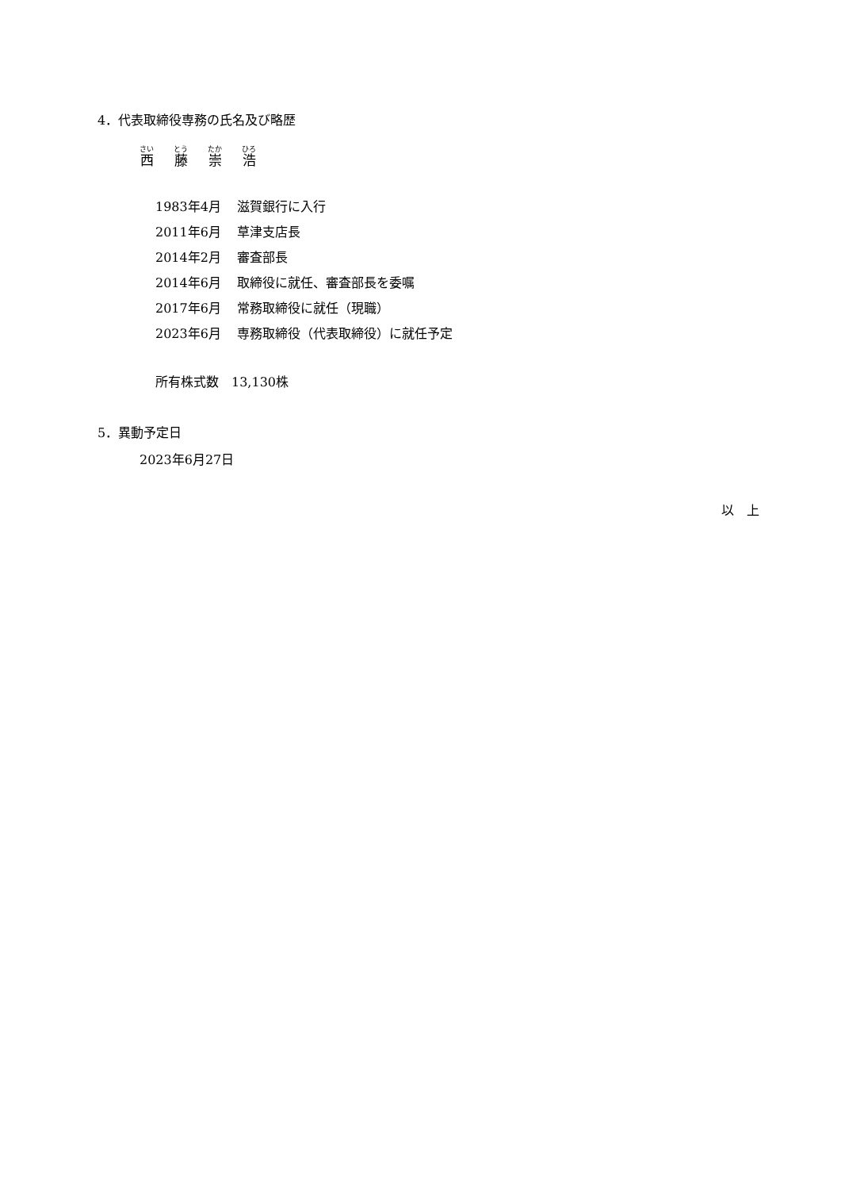4．代表取締役専務の氏名及び略歴
西藤崇浩
| 1983年4月 | 滋賀銀行に入行 |
| 2011年6月 | 草津支店長 |
| 2014年2月 | 審査部長 |
| 2014年6月 | 取締役に就任、審査部長を委嘱 |
| 2017年6月 | 常務取締役に就任（現職） |
| 2023年6月 | 専務取締役（代表取締役）に就任予定 |
所有株式数　13,130株
5．異動予定日
2023年6月27日
以　上